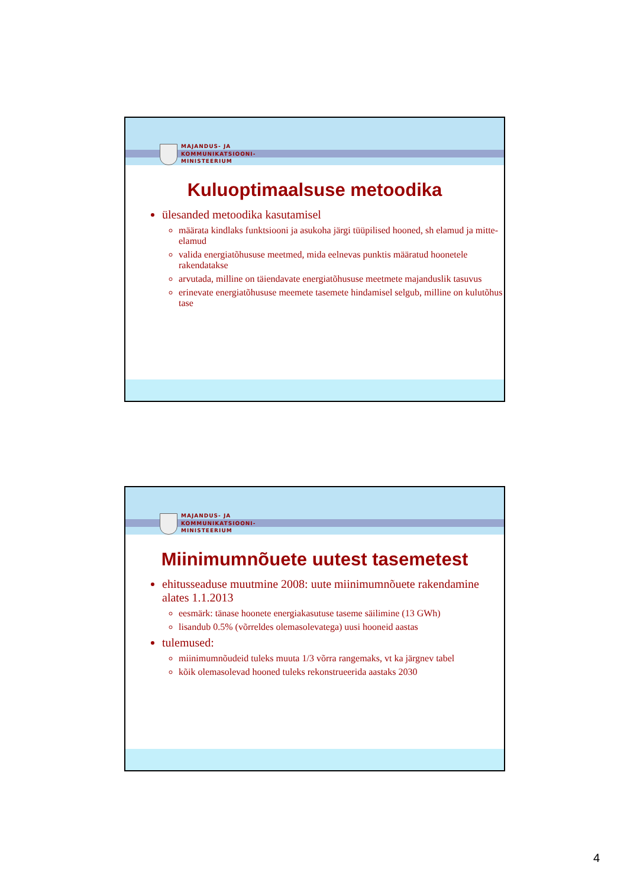MAJANDUS- JA
KOMMUNIKATSIOONI-
MINISTEERIUM
Kuluoptimaalsuse metoodika
ülesanded metoodika kasutamisel
määrata kindlaks funktsiooni ja asukoha järgi tüüpilised hooned, sh elamud ja mitte-elamud
valida energiatõhususe meetmed, mida eelnevas punktis määratud hoonetele rakendatakse
arvutada, milline on täiendavate energiatõhususe meetmete majanduslik tasuvus
erinevate energiatõhususe meemete tasemete hindamisel selgub, milline on kulutõhus tase
MAJANDUS- JA
KOMMUNIKATSIOONI-
MINISTEERIUM
Miinimumnõuete uutest tasemetest
ehitusseaduse muutmine 2008: uute miinimumnõuete rakendamine alates 1.1.2013
eesmärk: tänase hoonete energiakasutuse taseme säilimine (13 GWh)
lisandub 0.5% (võrreldes olemasolevatega) uusi hooneid aastas
tulemused:
miinimumnõudeid tuleks muuta 1/3 võrra rangemaks, vt ka järgnev tabel
kõik olemasolevad hooned tuleks rekonstrueerida aastaks 2030
4